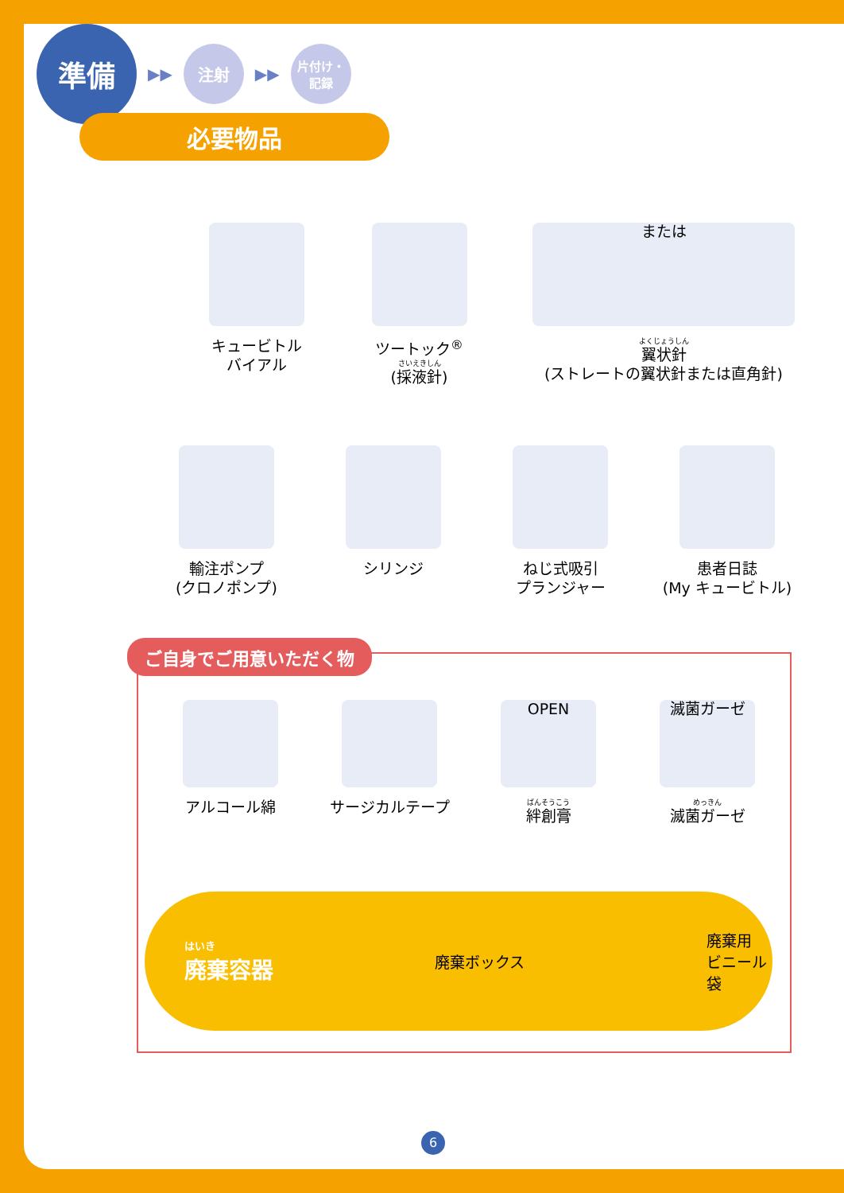準備
▶▶
注射
▶▶
片付け・
記録
必要物品
キュービトル
バイアル
ツートック<sup>®</sup>
さいえきしん
(採液針)
または
よくじょうしん
翼状針
(ストレートの翼状針または直角針)
輸注ポンプ
(クロノポンプ)
シリンジ ねじ式吸引
プランジャー
患者日誌
(My キュービトル)
ご自身でご用意いただく物
アルコール綿 サージカルテープ
OPEN
ばんそうこう
絆創膏
滅菌ガーゼ
めっきん
滅菌ガーゼ
はいき
廃棄容器
廃棄ボックス
廃棄用
ビニール袋
6